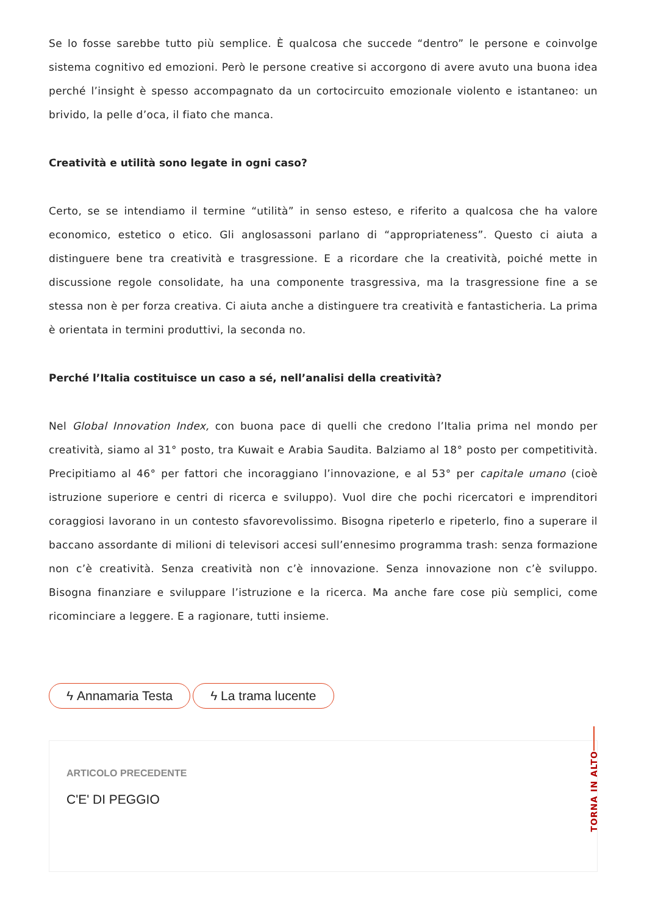Se lo fosse sarebbe tutto più semplice. È qualcosa che succede “dentro” le persone e coinvolge sistema cognitivo ed emozioni. Però le persone creative si accorgono di avere avuto una buona idea perché l’insight è spesso accompagnato da un cortocircuito emozionale violento e istantaneo: un brivido, la pelle d’oca, il fiato che manca.
Creatività e utilità sono legate in ogni caso?
Certo, se se intendiamo il termine “utilità” in senso esteso, e riferito a qualcosa che ha valore economico, estetico o etico. Gli anglosassoni parlano di “appropriateness”. Questo ci aiuta a distinguere bene tra creatività e trasgressione. E a ricordare che la creatività, poiché mette in discussione regole consolidate, ha una componente trasgressiva, ma la trasgressione fine a se stessa non è per forza creativa. Ci aiuta anche a distinguere tra creatività e fantasticheria. La prima è orientata in termini produttivi, la seconda no.
Perché l’Italia costituisce un caso a sé, nell’analisi della creatività?
Nel Global Innovation Index, con buona pace di quelli che credono l’Italia prima nel mondo per creatività, siamo al 31° posto, tra Kuwait e Arabia Saudita. Balziamo al 18° posto per competitività. Precipitiamo al 46° per fattori che incoraggiano l’innovazione, e al 53° per capitale umano (cioè istruzione superiore e centri di ricerca e sviluppo). Vuol dire che pochi ricercatori e imprenditori coraggiosi lavorano in un contesto sfavorevolissimo. Bisogna ripeterlo e ripeterlo, fino a superare il baccano assordante di milioni di televisori accesi sull’ennesimo programma trash: senza formazione non c’è creatività. Senza creatività non c’è innovazione. Senza innovazione non c’è sviluppo. Bisogna finanziare e sviluppare l’istruzione e la ricerca. Ma anche fare cose più semplici, come ricominciare a leggere. E a ragionare, tutti insieme.
ϟ Annamaria Testa ϟ La trama lucente
ARTICOLO PRECEDENTE
C'E' DI PEGGIO
TORNA IN ALTO